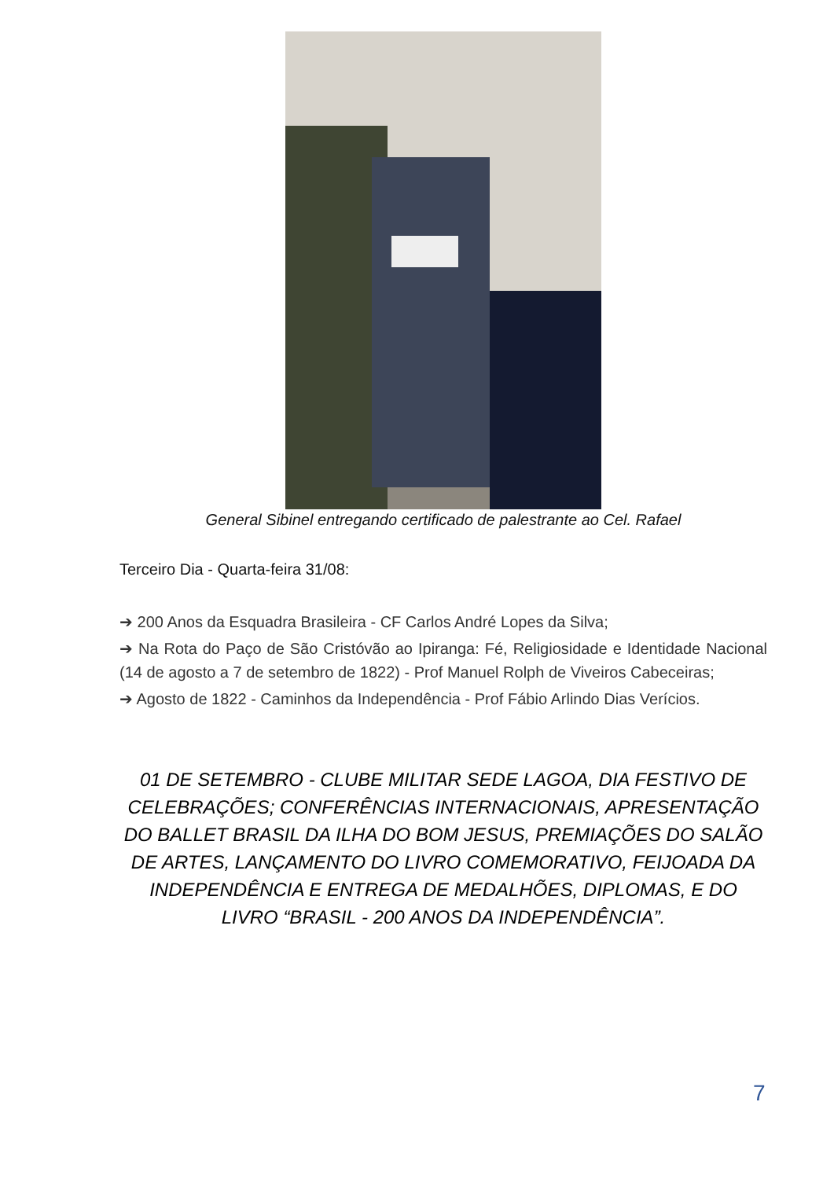General Sibinel entregando certificado de palestrante ao Cel. Rafael
Terceiro Dia - Quarta-feira 31/08:
➔ 200 Anos da Esquadra Brasileira - CF Carlos André Lopes da Silva;
➔ Na Rota do Paço de São Cristóvão ao Ipiranga: Fé, Religiosidade e Identidade Nacional (14 de agosto a 7 de setembro de 1822) - Prof Manuel Rolph de Viveiros Cabeceiras;
➔ Agosto de 1822 - Caminhos da Independência - Prof Fábio Arlindo Dias Verícios.
01 DE SETEMBRO - CLUBE MILITAR SEDE LAGOA, DIA FESTIVO DE CELEBRAÇÕES; CONFERÊNCIAS INTERNACIONAIS, APRESENTAÇÃO DO BALLET BRASIL DA ILHA DO BOM JESUS, PREMIAÇÕES DO SALÃO DE ARTES, LANÇAMENTO DO LIVRO COMEMORATIVO, FEIJOADA DA INDEPENDÊNCIA E ENTREGA DE MEDALHÕES, DIPLOMAS, E DO LIVRO “BRASIL - 200 ANOS DA INDEPENDÊNCIA”.
7